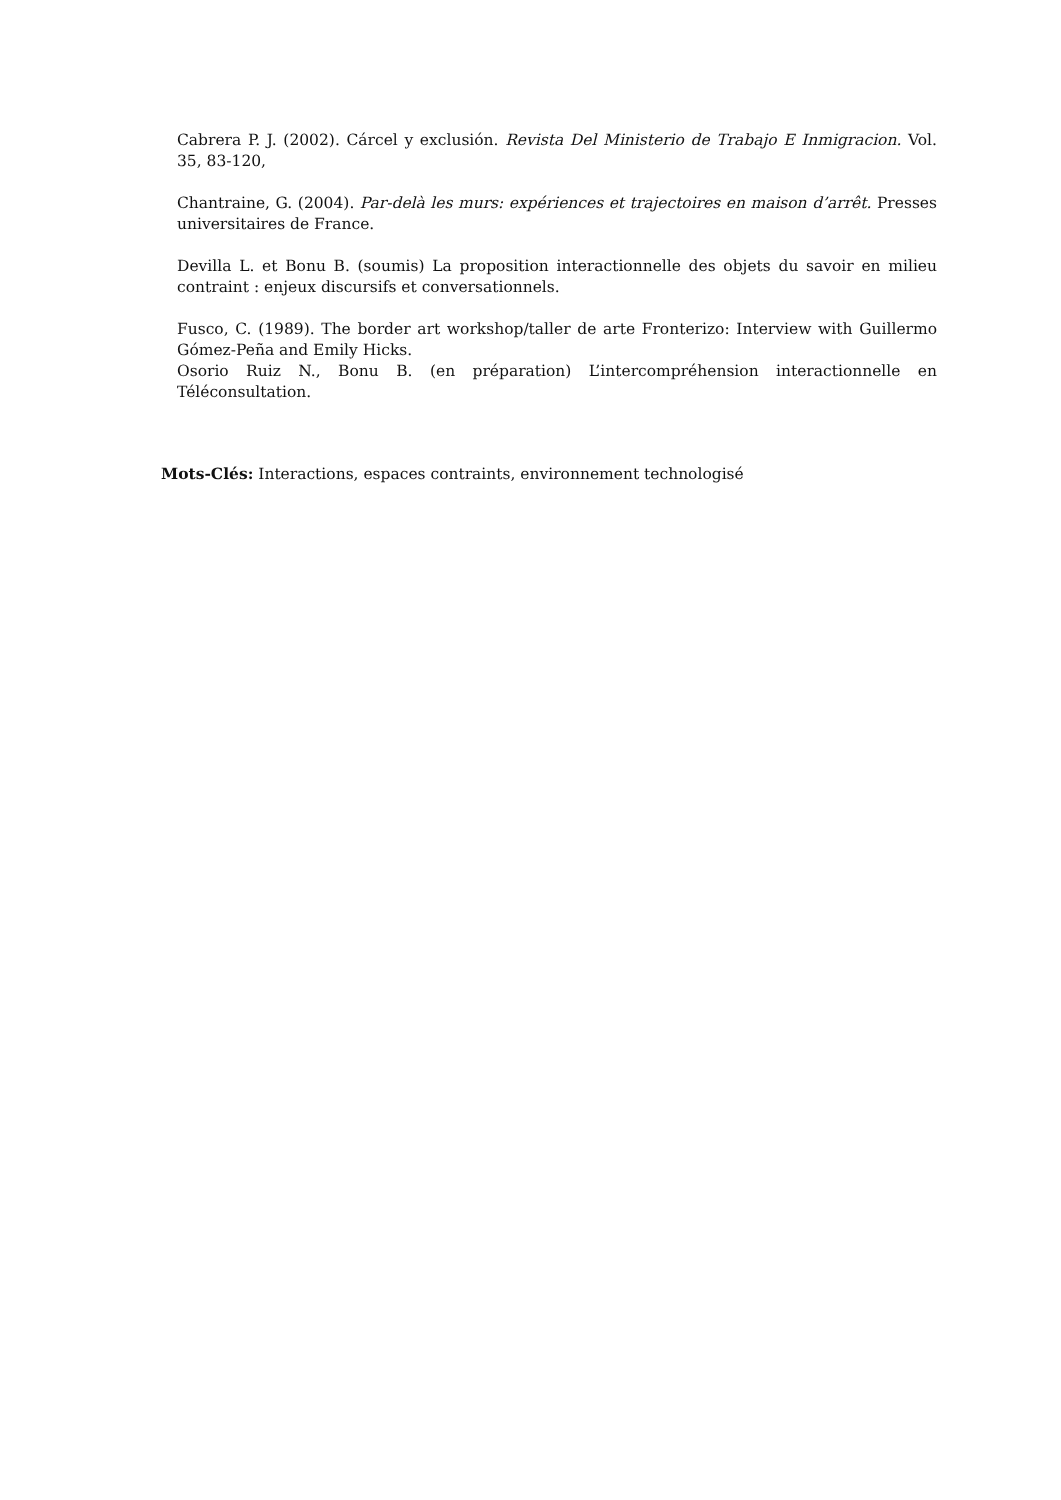Cabrera P. J. (2002). Cárcel y exclusión. Revista Del Ministerio de Trabajo E Inmigracion. Vol. 35, 83-120,
Chantraine, G. (2004). Par-delà les murs: expériences et trajectoires en maison d’arrêt. Presses universitaires de France.
Devilla L. et Bonu B. (soumis) La proposition interactionnelle des objets du savoir en milieu contraint : enjeux discursifs et conversationnels.
Fusco, C. (1989). The border art workshop/taller de arte Fronterizo: Interview with Guillermo Gómez-Peña and Emily Hicks.
Osorio Ruiz N., Bonu B. (en préparation) L’intercompréhension interactionnelle en Téléconsultation.
Mots-Clés: Interactions, espaces contraints, environnement technologisé